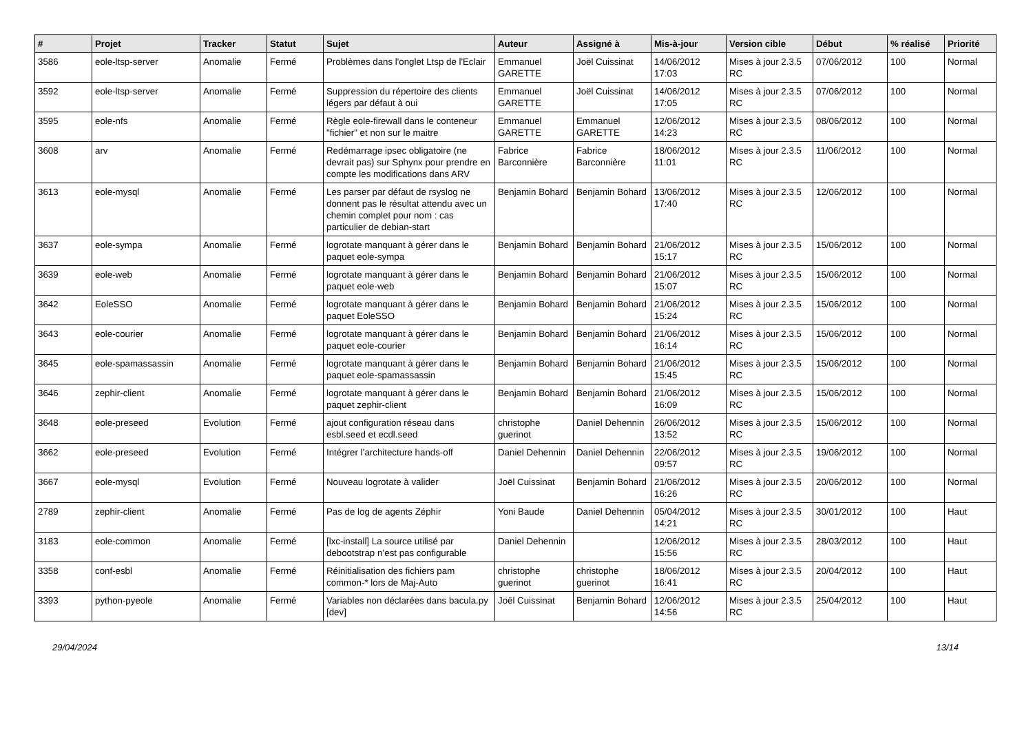| # | Projet | Tracker | Statut | Sujet | Auteur | Assigné à | Mis-à-jour | Version cible | Début | % réalisé | Priorité |
| --- | --- | --- | --- | --- | --- | --- | --- | --- | --- | --- | --- |
| 3586 | eole-ltsp-server | Anomalie | Fermé | Problèmes dans l'onglet Ltsp de l'Eclair | Emmanuel GARETTE | Joël Cuissinat | 14/06/2012 17:03 | Mises à jour 2.3.5 RC | 07/06/2012 | 100 | Normal |
| 3592 | eole-ltsp-server | Anomalie | Fermé | Suppression du répertoire des clients légers par défaut à oui | Emmanuel GARETTE | Joël Cuissinat | 14/06/2012 17:05 | Mises à jour 2.3.5 RC | 07/06/2012 | 100 | Normal |
| 3595 | eole-nfs | Anomalie | Fermé | Règle eole-firewall dans le conteneur "fichier" et non sur le maitre | Emmanuel GARETTE | Emmanuel GARETTE | 12/06/2012 14:23 | Mises à jour 2.3.5 RC | 08/06/2012 | 100 | Normal |
| 3608 | arv | Anomalie | Fermé | Redémarrage ipsec obligatoire (ne devrait pas) sur Sphynx pour prendre en compte les modifications dans ARV | Fabrice Barconnière | Fabrice Barconnière | 18/06/2012 11:01 | Mises à jour 2.3.5 RC | 11/06/2012 | 100 | Normal |
| 3613 | eole-mysql | Anomalie | Fermé | Les parser par défaut de rsyslog ne donnent pas le résultat attendu avec un chemin complet pour nom : cas particulier de debian-start | Benjamin Bohard | Benjamin Bohard | 13/06/2012 17:40 | Mises à jour 2.3.5 RC | 12/06/2012 | 100 | Normal |
| 3637 | eole-sympa | Anomalie | Fermé | logrotate manquant à gérer dans le paquet eole-sympa | Benjamin Bohard | Benjamin Bohard | 21/06/2012 15:17 | Mises à jour 2.3.5 RC | 15/06/2012 | 100 | Normal |
| 3639 | eole-web | Anomalie | Fermé | logrotate manquant à gérer dans le paquet eole-web | Benjamin Bohard | Benjamin Bohard | 21/06/2012 15:07 | Mises à jour 2.3.5 RC | 15/06/2012 | 100 | Normal |
| 3642 | EoleSSO | Anomalie | Fermé | logrotate manquant à gérer dans le paquet EoleSSO | Benjamin Bohard | Benjamin Bohard | 21/06/2012 15:24 | Mises à jour 2.3.5 RC | 15/06/2012 | 100 | Normal |
| 3643 | eole-courier | Anomalie | Fermé | logrotate manquant à gérer dans le paquet eole-courier | Benjamin Bohard | Benjamin Bohard | 21/06/2012 16:14 | Mises à jour 2.3.5 RC | 15/06/2012 | 100 | Normal |
| 3645 | eole-spamassassin | Anomalie | Fermé | logrotate manquant à gérer dans le paquet eole-spamassassin | Benjamin Bohard | Benjamin Bohard | 21/06/2012 15:45 | Mises à jour 2.3.5 RC | 15/06/2012 | 100 | Normal |
| 3646 | zephir-client | Anomalie | Fermé | logrotate manquant à gérer dans le paquet zephir-client | Benjamin Bohard | Benjamin Bohard | 21/06/2012 16:09 | Mises à jour 2.3.5 RC | 15/06/2012 | 100 | Normal |
| 3648 | eole-preseed | Evolution | Fermé | ajout configuration réseau dans esbl.seed et ecdl.seed | christophe guerinot | Daniel Dehennin | 26/06/2012 13:52 | Mises à jour 2.3.5 RC | 15/06/2012 | 100 | Normal |
| 3662 | eole-preseed | Evolution | Fermé | Intégrer l’architecture hands-off | Daniel Dehennin | Daniel Dehennin | 22/06/2012 09:57 | Mises à jour 2.3.5 RC | 19/06/2012 | 100 | Normal |
| 3667 | eole-mysql | Evolution | Fermé | Nouveau logrotate à valider | Joël Cuissinat | Benjamin Bohard | 21/06/2012 16:26 | Mises à jour 2.3.5 RC | 20/06/2012 | 100 | Normal |
| 2789 | zephir-client | Anomalie | Fermé | Pas de log de agents Zéphir | Yoni Baude | Daniel Dehennin | 05/04/2012 14:21 | Mises à jour 2.3.5 RC | 30/01/2012 | 100 | Haut |
| 3183 | eole-common | Anomalie | Fermé | [lxc-install] La source utilisé par debootstrap n’est pas configurable | Daniel Dehennin | | 12/06/2012 15:56 | Mises à jour 2.3.5 RC | 28/03/2012 | 100 | Haut |
| 3358 | conf-esbl | Anomalie | Fermé | Réinitialisation des fichiers pam common-* lors de Maj-Auto | christophe guerinot | christophe guerinot | 18/06/2012 16:41 | Mises à jour 2.3.5 RC | 20/04/2012 | 100 | Haut |
| 3393 | python-pyeole | Anomalie | Fermé | Variables non déclarées dans bacula.py [dev] | Joël Cuissinat | Benjamin Bohard | 12/06/2012 14:56 | Mises à jour 2.3.5 RC | 25/04/2012 | 100 | Haut |
29/04/2024 13/14